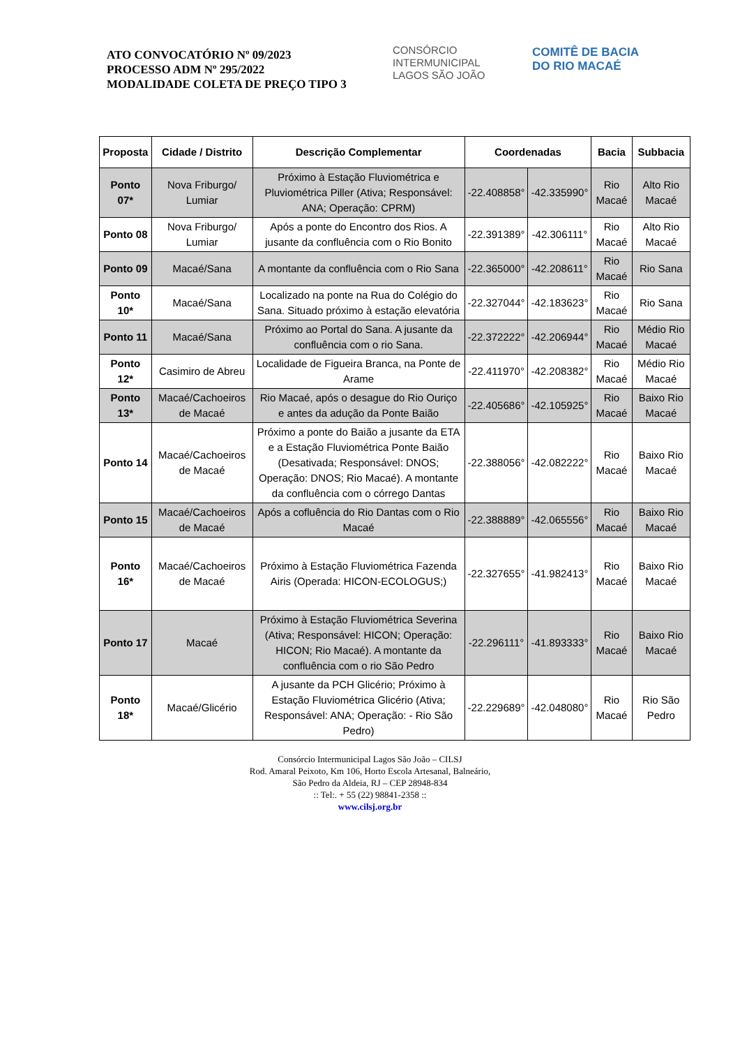ATO CONVOCATÓRIO Nº 09/2023
PROCESSO ADM Nº 295/2022
MODALIDADE COLETA DE PREÇO TIPO 3
CONSÓRCIO INTERMUNICIPAL
LAGOS SÃO JOÃO
COMITÊ DE BACIA
DO RIO MACAÉ
| Proposta | Cidade / Distrito | Descrição Complementar | Coordenadas | | Bacia | Subbacia |
| --- | --- | --- | --- | --- | --- | --- |
| Ponto 07* | Nova Friburgo/ Lumiar | Próximo à Estação Fluviométrica e Pluviométrica Piller (Ativa; Responsável: ANA; Operação: CPRM) | -22.408858° | -42.335990° | Rio Macaé | Alto Rio Macaé |
| Ponto 08 | Nova Friburgo/ Lumiar | Após a ponte do Encontro dos Rios. A jusante da confluência com o Rio Bonito | -22.391389° | -42.306111° | Rio Macaé | Alto Rio Macaé |
| Ponto 09 | Macaé/Sana | A montante da confluência com o Rio Sana | -22.365000° | -42.208611° | Rio Macaé | Rio Sana |
| Ponto 10* | Macaé/Sana | Localizado na ponte na Rua do Colégio do Sana. Situado próximo à estação elevatória | -22.327044° | -42.183623° | Rio Macaé | Rio Sana |
| Ponto 11 | Macaé/Sana | Próximo ao Portal do Sana. A jusante da confluência com o rio Sana. | -22.372222° | -42.206944° | Rio Macaé | Médio Rio Macaé |
| Ponto 12* | Casimiro de Abreu | Localidade de Figueira Branca, na Ponte de Arame | -22.411970° | -42.208382° | Rio Macaé | Médio Rio Macaé |
| Ponto 13* | Macaé/Cachoeiros de Macaé | Rio Macaé, após o desague do Rio Ouriço e antes da adução da Ponte Baião | -22.405686° | -42.105925° | Rio Macaé | Baixo Rio Macaé |
| Ponto 14 | Macaé/Cachoeiros de Macaé | Próximo a ponte do Baião a jusante da ETA e a Estação Fluviométrica Ponte Baião (Desativada; Responsável: DNOS; Operação: DNOS; Rio Macaé). A montante da confluência com o córrego Dantas | -22.388056° | -42.082222° | Rio Macaé | Baixo Rio Macaé |
| Ponto 15 | Macaé/Cachoeiros de Macaé | Após a cofluência do Rio Dantas com o Rio Macaé | -22.388889° | -42.065556° | Rio Macaé | Baixo Rio Macaé |
| Ponto 16* | Macaé/Cachoeiros de Macaé | Próximo à Estação Fluviométrica Fazenda Airis (Operada: HICON-ECOLOGUS;) | -22.327655° | -41.982413° | Rio Macaé | Baixo Rio Macaé |
| Ponto 17 | Macaé | Próximo à Estação Fluviométrica Severina (Ativa; Responsável: HICON; Operação: HICON; Rio Macaé). A montante da confluência com o rio São Pedro | -22.296111° | -41.893333° | Rio Macaé | Baixo Rio Macaé |
| Ponto 18* | Macaé/Glicério | A jusante da PCH Glicério; Próximo à Estação Fluviométrica Glicério (Ativa; Responsável: ANA; Operação: - Rio São Pedro) | -22.229689° | -42.048080° | Rio Macaé | Rio São Pedro |
Consórcio Intermunicipal Lagos São João – CILSJ
Rod. Amaral Peixoto, Km 106, Horto Escola Artesanal, Balneário,
São Pedro da Aldeia, RJ – CEP 28948-834
:: Tel:. + 55 (22) 98841-2358 ::
www.cilsj.org.br